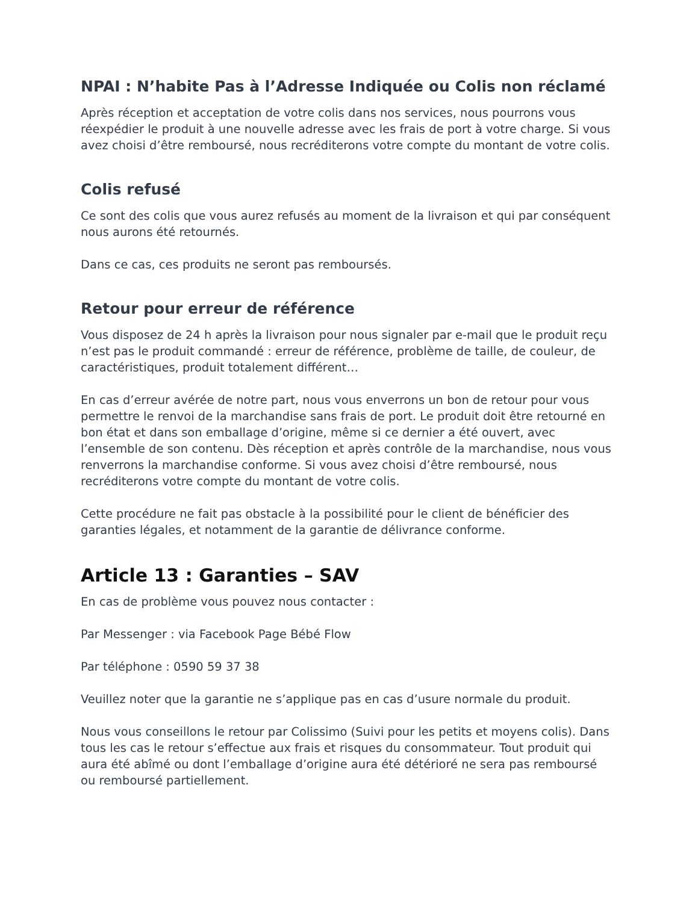NPAI : N’habite Pas à l’Adresse Indiquée ou Colis non réclamé
Après réception et acceptation de votre colis dans nos services, nous pourrons vous réexpédier le produit à une nouvelle adresse avec les frais de port à votre charge. Si vous avez choisi d’être remboursé, nous recréditerons votre compte du montant de votre colis.
Colis refusé
Ce sont des colis que vous aurez refusés au moment de la livraison et qui par conséquent nous aurons été retournés.
Dans ce cas, ces produits ne seront pas remboursés.
Retour pour erreur de référence
Vous disposez de 24 h après la livraison pour nous signaler par e-mail que le produit reçu n’est pas le produit commandé : erreur de référence, problème de taille, de couleur, de caractéristiques, produit totalement différent…
En cas d’erreur avérée de notre part, nous vous enverrons un bon de retour pour vous permettre le renvoi de la marchandise sans frais de port. Le produit doit être retourné en bon état et dans son emballage d’origine, même si ce dernier a été ouvert, avec l’ensemble de son contenu. Dès réception et après contrôle de la marchandise, nous vous renverrons la marchandise conforme. Si vous avez choisi d’être remboursé, nous recréditerons votre compte du montant de votre colis.
Cette procédure ne fait pas obstacle à la possibilité pour le client de bénéficier des garanties légales, et notamment de la garantie de délivrance conforme.
Article 13 : Garanties – SAV
En cas de problème vous pouvez nous contacter :
Par Messenger : via Facebook Page Bébé Flow
Par téléphone : 0590 59 37 38
Veuillez noter que la garantie ne s’applique pas en cas d’usure normale du produit.
Nous vous conseillons le retour par Colissimo (Suivi pour les petits et moyens colis). Dans tous les cas le retour s’effectue aux frais et risques du consommateur. Tout produit qui aura été abîmé ou dont l’emballage d’origine aura été détérioré ne sera pas remboursé ou remboursé partiellement.